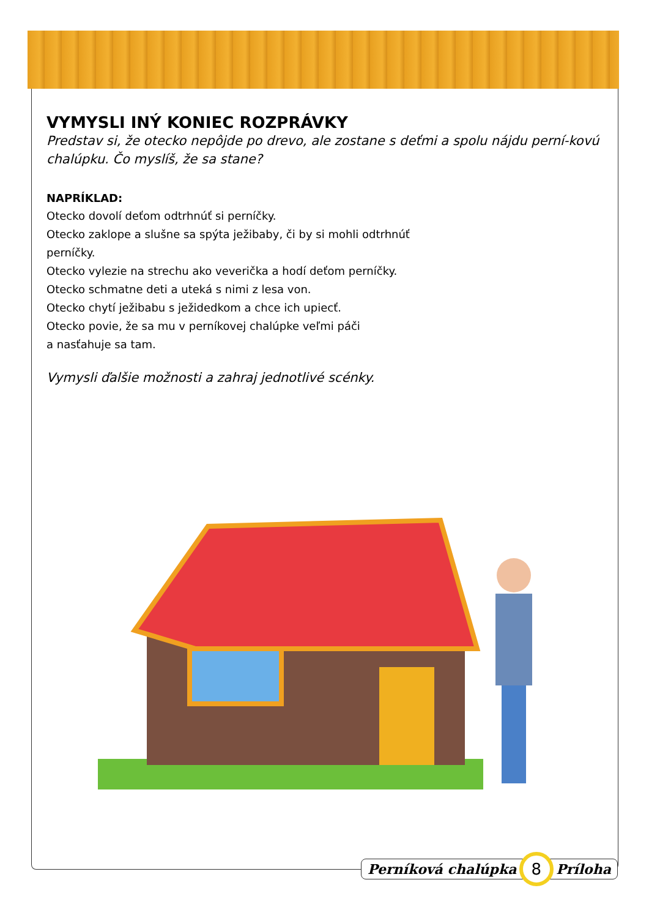VYMYSLI INÝ KONIEC ROZPRÁVKY
Predstav si, že otecko nepôjde po drevo, ale zostane s deťmi a spolu nájdu perní-kovú chalúpku. Čo myslíš, že sa stane?
NAPRÍKLAD:
Otecko dovolí deťom odtrhnúť si perníčky.
Otecko zaklope a slušne sa spýta ježibaby, či by si mohli odtrhnúť
perníčky.
Otecko vylezie na strechu ako veverička a hodí deťom perníčky.
Otecko schmatne deti a uteká s nimi z lesa von.
Otecko chytí ježibabu s ježidedkom a chce ich upiecť.
Otecko povie, že sa mu v perníkovej chalúpke veľmi páči
a nasťahuje sa tam.
Vymysli ďalšie možnosti a zahraj jednotlivé scénky.
Perníková chalúpka 8 Príloha